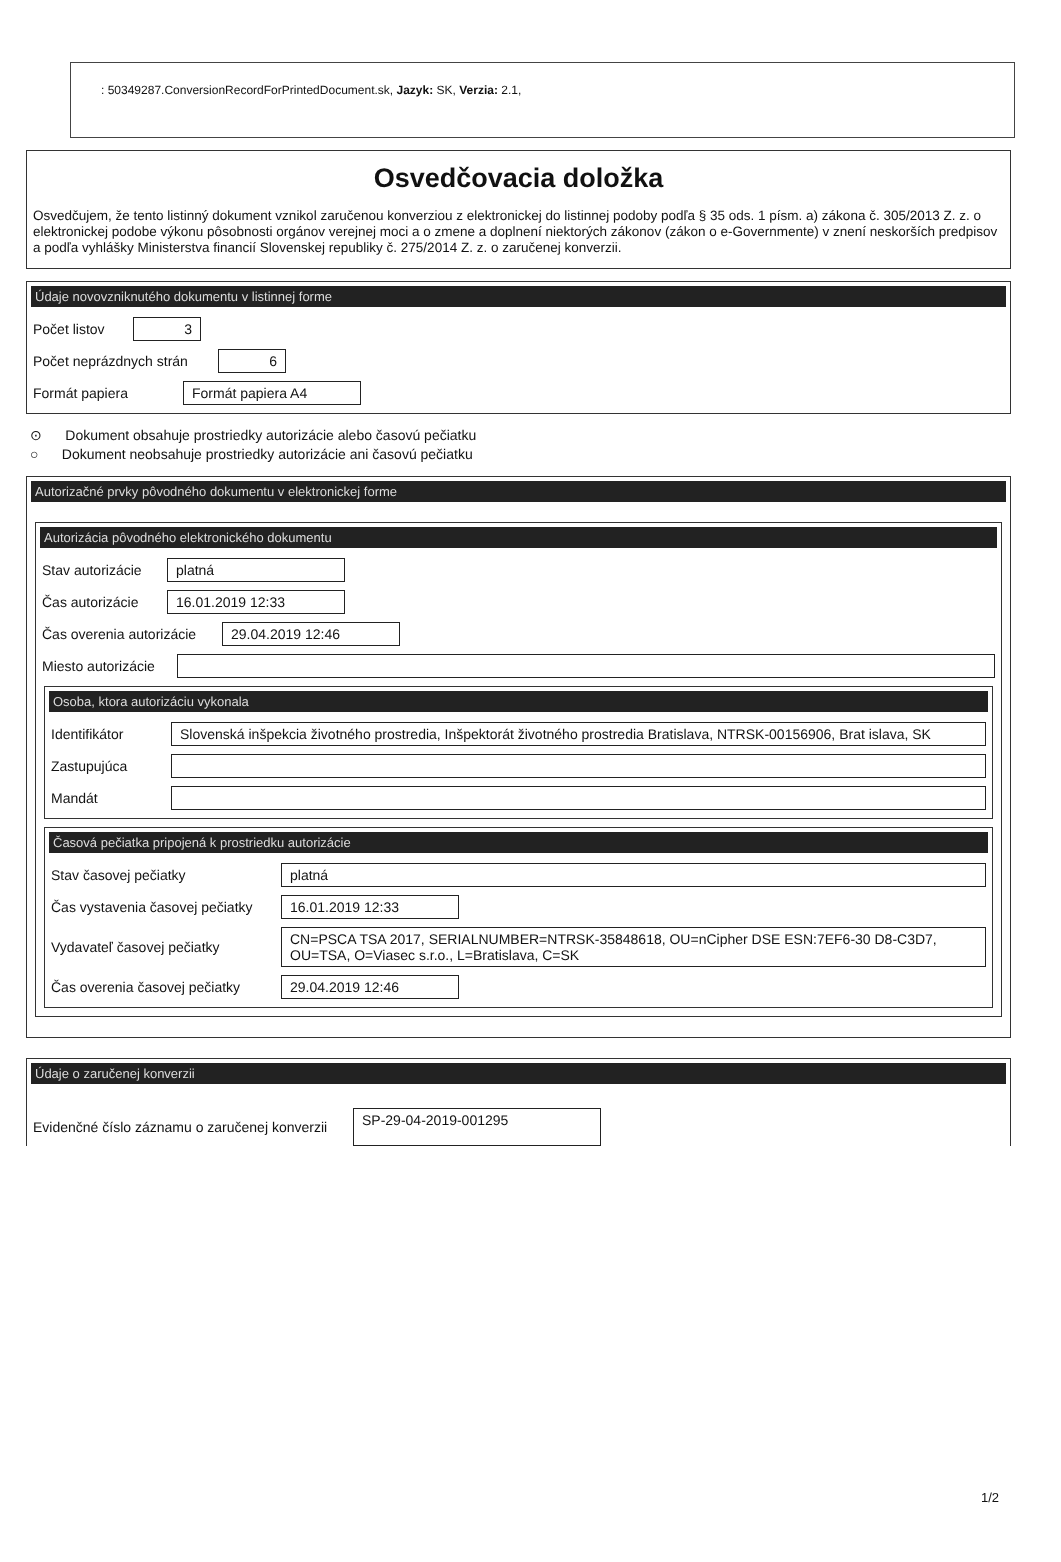: 50349287.ConversionRecordForPrintedDocument.sk, Jazyk: SK, Verzia: 2.1,
Osvedčovacia doložka
Osvedčujem, že tento listinný dokument vznikol zaručenou konverziou z elektronickej do listinnej podoby podľa § 35 ods. 1 písm. a) zákona č. 305/2013 Z. z. o elektronickej podobe výkonu pôsobnosti orgánov verejnej moci a o zmene a doplnení niektorých zákonov (zákon o e-Governmente) v znení neskorších predpisov a podľa vyhlášky Ministerstva financií Slovenskej republiky č. 275/2014 Z. z. o zaručenej konverzii.
Údaje novovzniknutého dokumentu v listinnej forme
Počet listov 3
Počet neprázdnych strán 6
Formát papiera Formát papiera A4
⊙ Dokument obsahuje prostriedky autorizácie alebo časovú pečiatku
○ Dokument neobsahuje prostriedky autorizácie ani časovú pečiatku
Autorizačné prvky pôvodného dokumentu v elektronickej forme
Autorizácia pôvodného elektronického dokumentu
Stav autorizácie platná
Čas autorizácie 16.01.2019 12:33
Čas overenia autorizácie 29.04.2019 12:46
Miesto autorizácie
Osoba, ktora autorizáciu vykonala
Identifikátor Slovenská inšpekcia životného prostredia, Inšpektorát životného prostredia Bratislava, NTRSK-00156906, Brat islava, SK
Zastupujúca
Mandát
Časová pečiatka pripojená k prostriedku autorizácie
Stav časovej pečiatky platná
Čas vystavenia časovej pečiatky 16.01.2019 12:33
Vydavateľ časovej pečiatky CN=PSCA TSA 2017, SERIALNUMBER=NTRSK-35848618, OU=nCipher DSE ESN:7EF6-30 D8-C3D7, OU=TSA, O=Viasec s.r.o., L=Bratislava, C=SK
Čas overenia časovej pečiatky 29.04.2019 12:46
Údaje o zaručenej konverzii
Evidenčné číslo záznamu o zaručenej konverzii SP-29-04-2019-001295
1/2